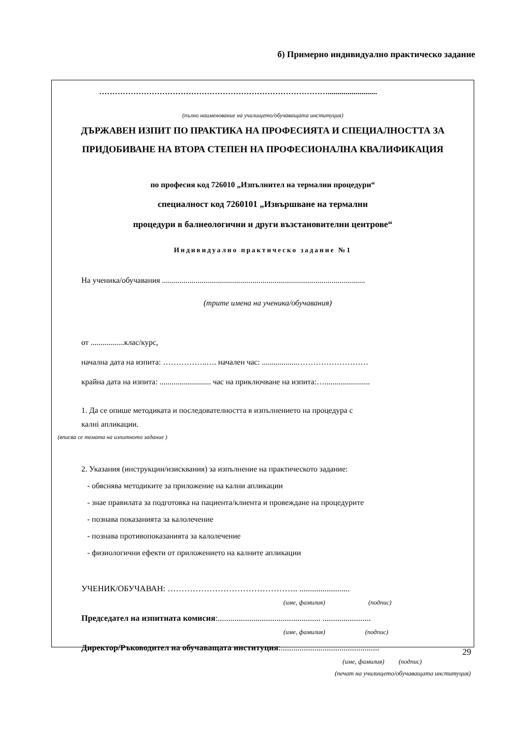б) Примерно индивидуално практическо задание
…………………………………………………………………………….........................
(пълно наименование на училището/обучаващата институция)
ДЪРЖАВЕН ИЗПИТ ПО ПРАКТИКА НА ПРОФЕСИЯТА И СПЕЦИАЛНОСТТА ЗА ПРИДОБИВАНЕ НА ВТОРА СТЕПЕН НА ПРОФЕСИОНАЛНА КВАЛИФИКАЦИЯ
по професия код 726010 „Изпълнител на термални процедури“
специалност код 7260101 „Извършване на термални
процедури в балнеологични и други възстановителни центрове“
Индивидуално практическо задание №1
На ученика/обучавания .......................................................................................................
(трите имена на ученика/обучавания)
от .................клас/курс,
начална дата на изпита: ……………..…. начален час: ..................………………………
крайна дата на изпита: .......................... час на приключване на изпита:….......................
1. Да се опише методиката и последователността в изпълнението на процедура с
калнi апликации.
(вписва се темата на изпитното задание )
2. Указания (инструкции/изисквания) за изпълнение на практическото задание:
- обяснява методиките за приложение на кални апликации
- знае правилата за подготовка на пациента/клиента и провеждане на процедурите
- познава показанията за калолечение
- познава противопоказанията за калолечение
- физиологични ефекти от приложението на калните апликации
УЧЕНИК/ОБУЧАВАН: ……………………………………….. ........................
(име, фамилия) (подпис)
Председател на изпитната комисия:................................................. .......................
(име, фамилия) (подпис)
Директор/Ръководител на обучаващата институция:...............................................
(име, фамилия) (подпис)
(печат на училището/обучаващата институция)
29